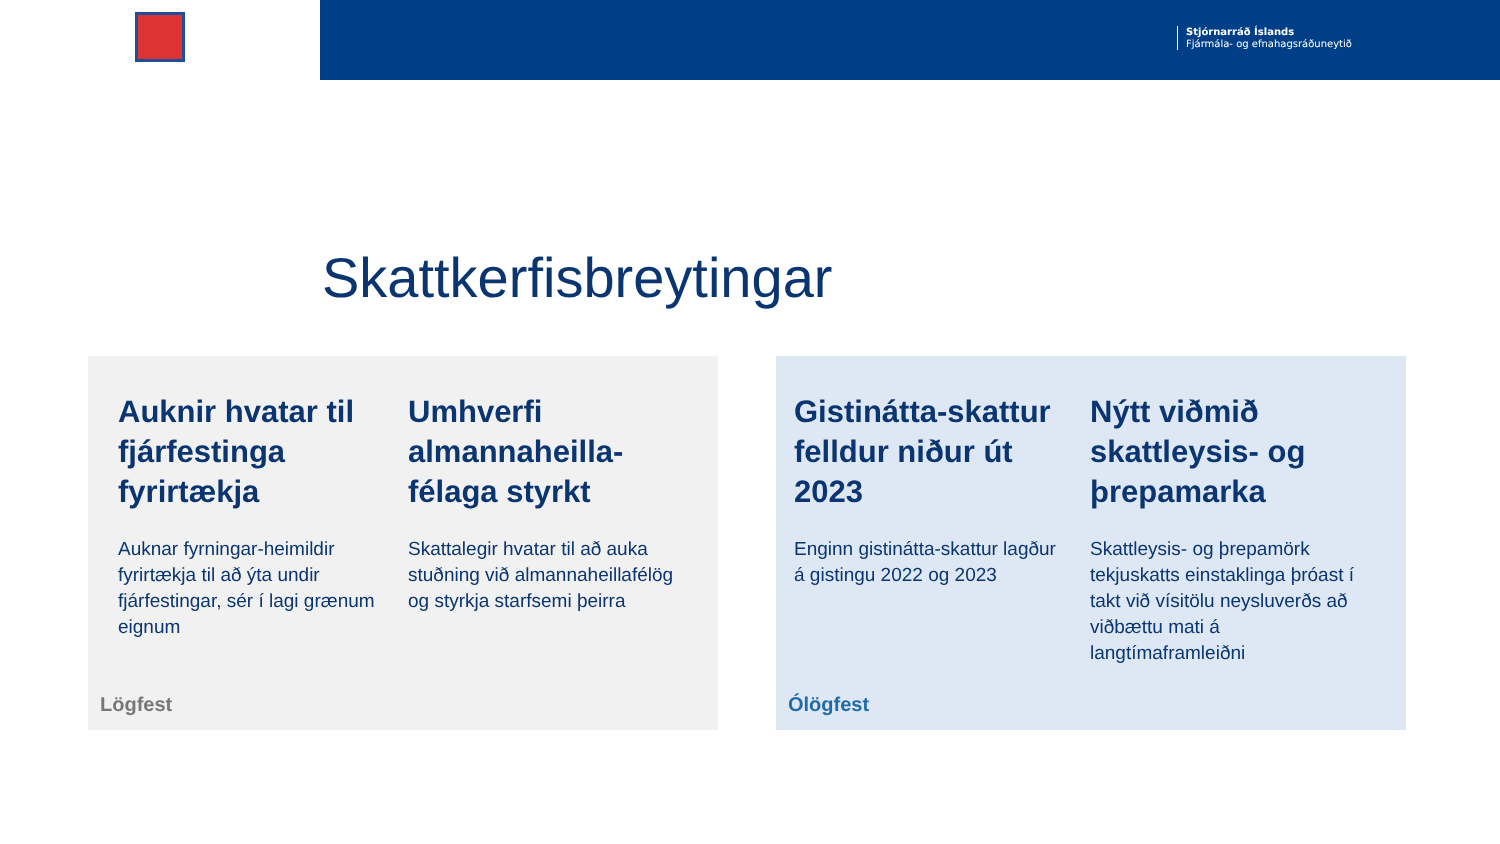Stjórnarráð Íslands
Fjármála- og efnahagsráðuneytið
Skattkerfisbreytingar
Auknir hvatar til fjárfestinga fyrirtækja
Auknar fyrningar-heimildir fyrirtækja til að ýta undir fjárfestingar, sér í lagi grænum eignum
Umhverfi almannaheilla-félaga styrkt
Skattalegir hvatar til að auka stuðning við almannaheillafélög og styrkja starfsemi þeirra
Lögfest
Gistinátta-skattur felldur niður út 2023
Enginn gistinátta-skattur lagður á gistingu 2022 og 2023
Nýtt viðmið skattleysis- og þrepamarka
Skattleysis- og þrepamörk tekjuskatts einstaklinga þróast í takt við vísitölu neysluverðs að viðbættu mati á langtímaframleiðni
Ólögfest